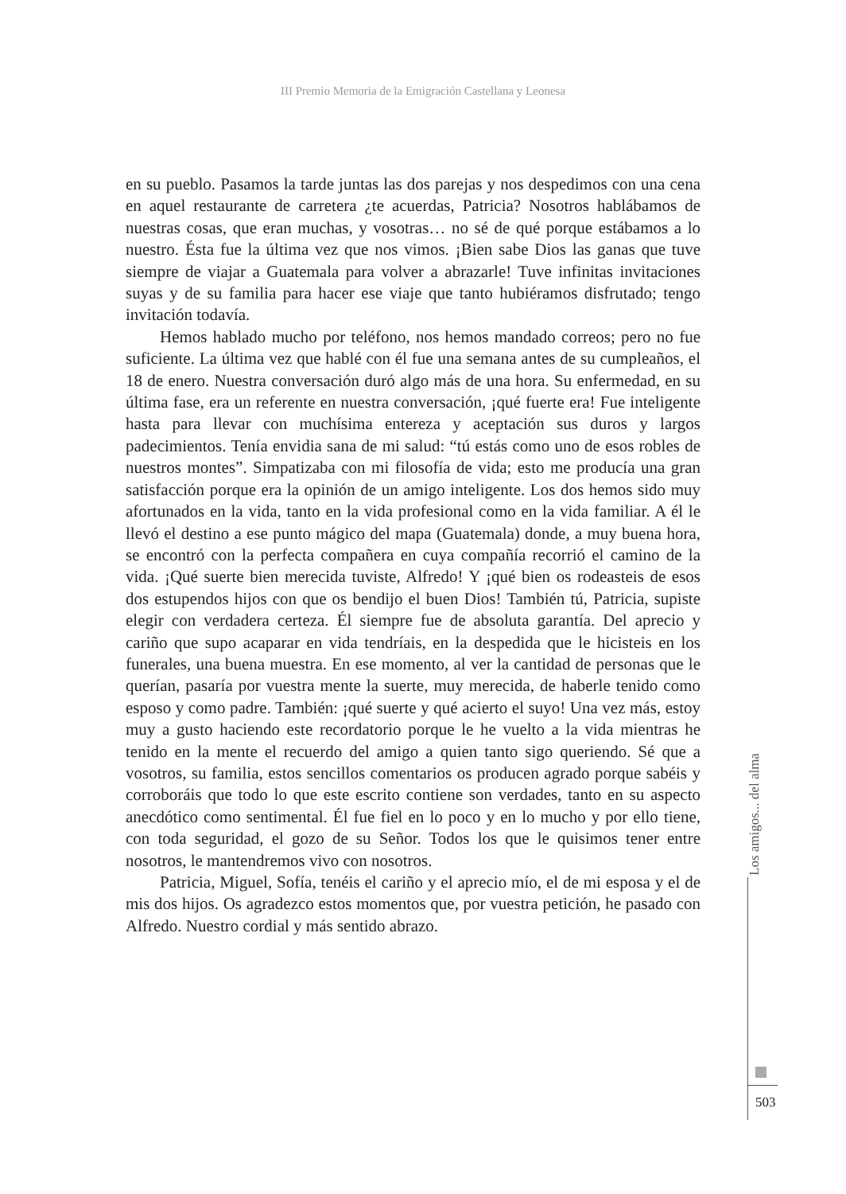III Premio Memoria de la Emigración Castellana y Leonesa
en su pueblo. Pasamos la tarde juntas las dos parejas y nos despedimos con una cena en aquel restaurante de carretera ¿te acuerdas, Patricia? Nosotros hablábamos de nuestras cosas, que eran muchas, y vosotras… no sé de qué porque estábamos a lo nuestro. Ésta fue la última vez que nos vimos. ¡Bien sabe Dios las ganas que tuve siempre de viajar a Guatemala para volver a abrazarle! Tuve infinitas invitaciones suyas y de su familia para hacer ese viaje que tanto hubiéramos disfrutado; tengo invitación todavía.
Hemos hablado mucho por teléfono, nos hemos mandado correos; pero no fue suficiente. La última vez que hablé con él fue una semana antes de su cumpleaños, el 18 de enero. Nuestra conversación duró algo más de una hora. Su enfermedad, en su última fase, era un referente en nuestra conversación, ¡qué fuerte era! Fue inteligente hasta para llevar con muchísima entereza y aceptación sus duros y largos padecimientos. Tenía envidia sana de mi salud: “tú estás como uno de esos robles de nuestros montes”. Simpatizaba con mi filosofía de vida; esto me producía una gran satisfacción porque era la opinión de un amigo inteligente. Los dos hemos sido muy afortunados en la vida, tanto en la vida profesional como en la vida familiar. A él le llevó el destino a ese punto mágico del mapa (Guatemala) donde, a muy buena hora, se encontró con la perfecta compañera en cuya compañía recorrió el camino de la vida. ¡Qué suerte bien merecida tuviste, Alfredo! Y ¡qué bien os rodeasteis de esos dos estupendos hijos con que os bendijo el buen Dios! También tú, Patricia, supiste elegir con verdadera certeza. Él siempre fue de absoluta garantía. Del aprecio y cariño que supo acaparar en vida tendríais, en la despedida que le hicisteis en los funerales, una buena muestra. En ese momento, al ver la cantidad de personas que le querían, pasaría por vuestra mente la suerte, muy merecida, de haberle tenido como esposo y como padre. También: ¡qué suerte y qué acierto el suyo! Una vez más, estoy muy a gusto haciendo este recordatorio porque le he vuelto a la vida mientras he tenido en la mente el recuerdo del amigo a quien tanto sigo queriendo. Sé que a vosotros, su familia, estos sencillos comentarios os producen agrado porque sabéis y corroboráis que todo lo que este escrito contiene son verdades, tanto en su aspecto anecdótico como sentimental. Él fue fiel en lo poco y en lo mucho y por ello tiene, con toda seguridad, el gozo de su Señor. Todos los que le quisimos tener entre nosotros, le mantendremos vivo con nosotros.
Patricia, Miguel, Sofía, tenéis el cariño y el aprecio mío, el de mi esposa y el de mis dos hijos. Os agradezco estos momentos que, por vuestra petición, he pasado con Alfredo. Nuestro cordial y más sentido abrazo.
Los amigos... del alma
503